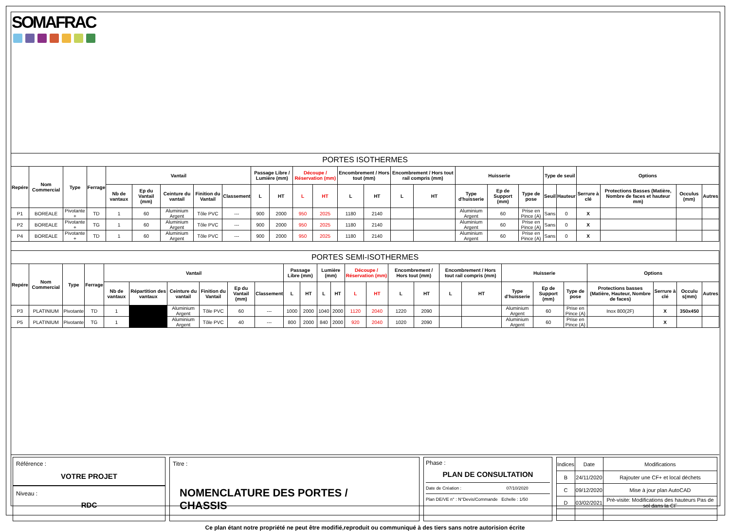SOMAFRAC
| PORTES ISOTHERMES | | | | | | | | | | | | | | | | | | | | | | | | | |
| --- | --- | --- | --- | --- | --- | --- | --- | --- | --- | --- | --- | --- | --- | --- | --- | --- | --- | --- | --- | --- | --- | --- | --- | --- | --- |
| Repére | Nom Commercial | Type | Ferrage | Vantail | | | | | Passage Libre / Lumière (mm) | | Découpe / Réservation (mm) | | Encombrement / Hors tout (mm) | | Encombrement / Hors tout rail compris (mm) | | Huisserie | | | Type de seuil | | Options | | | |
| | | | | Nb de vantaux | Ep du Vantail (mm) | Ceinture du vantail | Finition du Vantail | Classement | L | HT | L | HT | L | HT | L | HT | Type d'huisserie | Ep de Support (mm) | Type de pose | Seuil | Hauteur | Serrure à clé | Protections Basses (Matière, Nombre de faces et hauteur mm) | Occulus (mm) | Autres |
| P1 | BOREALE | Pivotante + | TD | 1 | 60 | Aluminium Argent | Tôle PVC | --- | 900 | 2000 | 950 | 2025 | 1180 | 2140 | | | Aluminium Argent | 60 | Prise en Pince (A) | Sans | 0 | X | | | |
| P2 | BOREALE | Pivotante + | TG | 1 | 60 | Aluminium Argent | Tôle PVC | --- | 900 | 2000 | 950 | 2025 | 1180 | 2140 | | | Aluminium Argent | 60 | Prise en Pince (A) | Sans | 0 | X | | | |
| P4 | BOREALE | Pivotante + | TD | 1 | 60 | Aluminium Argent | Tôle PVC | --- | 900 | 2000 | 950 | 2025 | 1180 | 2140 | | | Aluminium Argent | 60 | Prise en Pince (A) | Sans | 0 | X | | | |
| PORTES SEMI-ISOTHERMES | | | | | | | | | | | | | | | | | | | | | | | | | | |
| --- | --- | --- | --- | --- | --- | --- | --- | --- | --- | --- | --- | --- | --- | --- | --- | --- | --- | --- | --- | --- | --- | --- | --- | --- | --- | --- |
| Repére | Nom Commercial | Type | Ferrage | Vantail | | | | | | Passage Libre (mm) | | Lumière (mm) | | Découpe / Réservation (mm) | | Encombrement / Hors tout (mm) | | Encombrement / Hors tout rail compris (mm) | | Huisserie | | | Options | | | |
| | | | | Nb de vantaux | Répartition des vantaux | Ceinture du vantail | Finition du Vantail | Ep du Vantail (mm) | Classement | L | HT | L | HT | L | HT | L | HT | L | HT | Type d'huisserie | Ep de Support (mm) | Type de pose | Protections basses (Matière, Hauteur, Nombre de faces) | Serrure à clé | Occulu s(mm) | Autres |
| P3 | PLATINIUM | Pivotante | TD | 1 | | Aluminium Argent | Tôle PVC | 60 | --- | 1000 | 2000 | 1040 | 2000 | 1120 | 2040 | 1220 | 2090 | | | Aluminium Argent | 60 | Prise en Pince (A) | Inox 800(2F) | X | 350x450 | |
| P5 | PLATINIUM | Pivotante | TG | 1 | | Aluminium Argent | Tôle PVC | 40 | --- | 800 | 2000 | 840 | 2000 | 920 | 2040 | 1020 | 2090 | | | Aluminium Argent | 60 | Prise en Pince (A) | | X | | |
Référence :
VOTRE PROJET
Niveau :
RDC
Titre :
NOMENCLATURE DES PORTES /
CHASSIS
Phase :
PLAN DE CONSULTATION
Date de Création : 07/10/2020
Plan DE/VE n° : N°Devis/Commande Echelle : 1/50
| Indices | Date | Modifications |
| B | 24/11/2020 | Rajouter une CF+ et local déchets |
| C | 09/12/2020 | Mise à jour plan AutoCAD |
| D | 03/02/2021 | Prè-visite: Modifications des hauteurs Pas de sol dans la CF |
Ce plan étant notre propriété ne peut être modifié,reproduit ou communiqué à des tiers sans notre autorision écrite